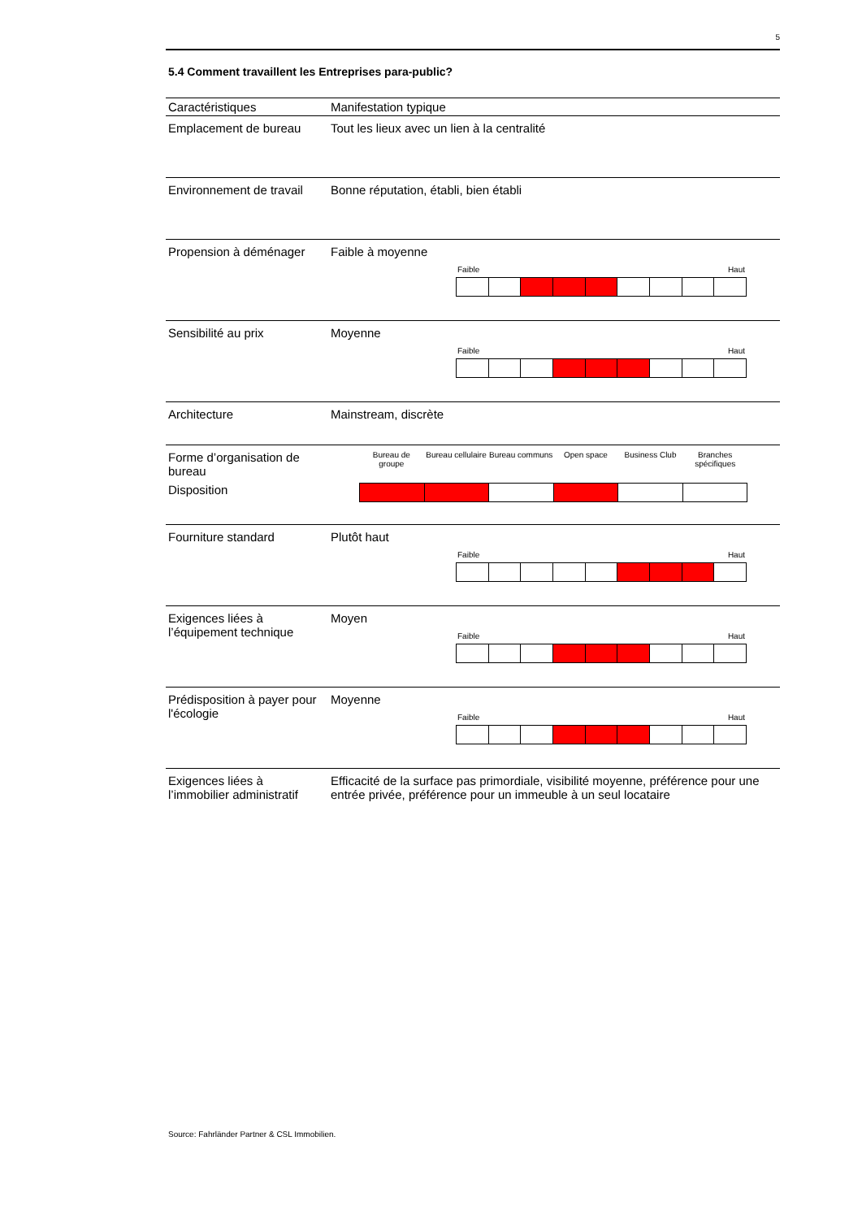5
5.4 Comment travaillent les Entreprises para-public?
| Caractéristiques | Manifestation typique |
| --- | --- |
| Emplacement de bureau | Tout les lieux avec un lien à la centralité |
| Environnement de travail | Bonne réputation, établi, bien établi |
| Propension à déménager | Faible à moyenne Faible Haut |
| Sensibilité au prix | Moyenne Faible Haut |
| Architecture | Mainstream, discrète |
| Forme d’organisation de bureau Disposition | Bureau de groupe Bureau cellulaire Bureau communs Open space Business Club Branches spécifiques |
| Fourniture standard | Plutôt haut Faible Haut |
| Exigences liées à l’équipement technique | Moyen Faible Haut |
| Prédisposition à payer pour l'écologie | Moyenne Faible Haut |
| Exigences liées à l’immobilier administratif | Efficacité de la surface pas primordiale, visibilité moyenne, préférence pour une entrée privée, préférence pour un immeuble à un seul locataire |
Source: Fahrländer Partner & CSL Immobilien.